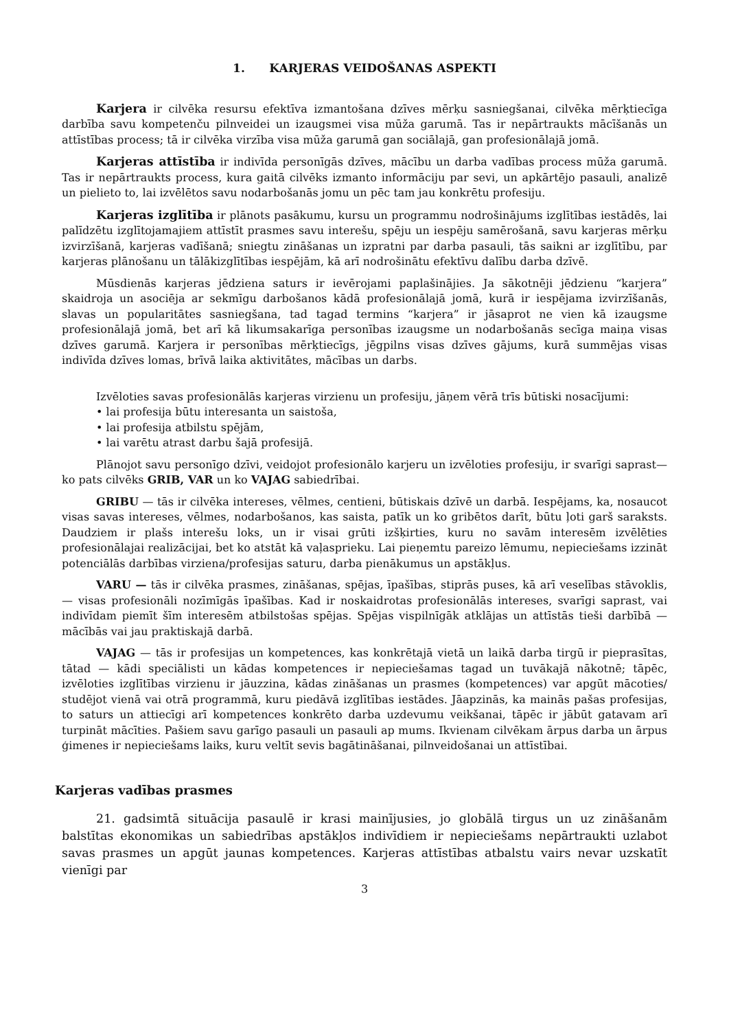1. KARJERAS VEIDOŠANAS ASPEKTI
Karjera ir cilvēka resursu efektīva izmantošana dzīves mērķu sasniegšanai, cilvēka mērķtiecīga darbība savu kompetenču pilnveidei un izaugsmei visa mūža garumā. Tas ir nepārtraukts mācīšanās un attīstības process; tā ir cilvēka virzība visa mūža garumā gan sociālajā, gan profesionālajā jomā.
Karjeras attīstība ir indivīda personīgās dzīves, mācību un darba vadības process mūža garumā. Tas ir nepārtraukts process, kura gaitā cilvēks izmanto informāciju par sevi, un apkārtējo pasauli, analizē un pielieto to, lai izvēlētos savu nodarbošanās jomu un pēc tam jau konkrētu profesiju.
Karjeras izglītība ir plānots pasākumu, kursu un programmu nodrošinājums izglītības iestādēs, lai palīdzētu izglītojamajiem attīstīt prasmes savu interešu, spēju un iespēju samērošanā, savu karjeras mērķu izvirzīšanā, karjeras vadīšanā; sniegtu zināšanas un izpratni par darba pasauli, tās saikni ar izglītību, par karjeras plānošanu un tālākizglītības iespējām, kā arī nodrošinātu efektīvu dalību darba dzīvē.
Mūsdienās karjeras jēdziena saturs ir ievērojami paplašinājies. Ja sākotnēji jēdzienu “karjera” skaidroja un asociēja ar sekmīgu darbošanos kādā profesionālajā jomā, kurā ir iespējama izvirzīšanās, slavas un popularitātes sasniegšana, tad tagad termins “karjera” ir jāsaprot ne vien kā izaugsme profesionālajā jomā, bet arī kā likumsakarīga personības izaugsme un nodarbošanās secīga maiņa visas dzīves garumā. Karjera ir personības mērķtiecīgs, jēgpilns visas dzīves gājums, kurā summējas visas indivīda dzīves lomas, brīvā laika aktivitātes, mācības un darbs.
Izvēloties savas profesionālās karjeras virzienu un profesiju, jāņem vērā trīs būtiski nosacījumi:
• lai profesija būtu interesanta un saistoša,
• lai profesija atbilstu spējām,
• lai varētu atrast darbu šajā profesijā.
Plānojot savu personīgo dzīvi, veidojot profesionālo karjeru un izvēloties profesiju, ir svarīgi saprast— ko pats cilvēks GRIB, VAR un ko VAJAG sabiedrībai.
GRIBU — tās ir cilvēka intereses, vēlmes, centieni, būtiskais dzīvē un darbā. Iespējams, ka, nosaucot visas savas intereses, vēlmes, nodarbošanos, kas saista, patīk un ko gribētos darīt, būtu ļoti garš saraksts. Daudziem ir plašs interešu loks, un ir visai grūti izšķirties, kuru no savām interesēm izvēlēties profesionālajai realizācijai, bet ko atstāt kā vaļasprieku. Lai pieņemtu pareizo lēmumu, nepieciešams izzināt potenciālās darbības virziena/profesijas saturu, darba pienākumus un apstākļus.
VARU — tās ir cilvēka prasmes, zināšanas, spējas, īpašības, stiprās puses, kā arī veselības stāvoklis,— visas profesionāli nozīmīgās īpašības. Kad ir noskaidrotas profesionālās intereses, svarīgi saprast, vai indivīdam piemīt šīm interesēm atbilstošas spējas. Spējas vispilnīgāk atklājas un attīstās tieši darbībā — mācībās vai jau praktiskajā darbā.
VAJAG — tās ir profesijas un kompetences, kas konkrētajā vietā un laikā darba tirgū ir pieprasītas, tātad — kādi speciālisti un kādas kompetences ir nepieciešamas tagad un tuvākajā nākotnē; tāpēc, izvēloties izglītības virzienu ir jāuzzina, kādas zināšanas un prasmes (kompetences) var apgūt mācoties/ studējot vienā vai otrā programmā, kuru piedāvā izglītības iestādes. Jāapzinās, ka mainās pašas profesijas, to saturs un attiecīgi arī kompetences konkrēto darba uzdevumu veikšanai, tāpēc ir jābūt gatavam arī turpināt mācīties. Pašiem savu garīgo pasauli un pasauli ap mums. Ikvienam cilvēkam ārpus darba un ārpus ģimenes ir nepieciešams laiks, kuru veltīt sevis bagātināšanai, pilnveidošanai un attīstībai.
Karjeras vadības prasmes
21. gadsimtā situācija pasaulē ir krasi mainījusies, jo globālā tirgus un uz zināšanām balstītas ekonomikas un sabiedrības apstākļos indivīdiem ir nepieciešams nepārtraukti uzlabot savas prasmes un apgūt jaunas kompetences. Karjeras attīstības atbalstu vairs nevar uzskatīt vienīgi par
3